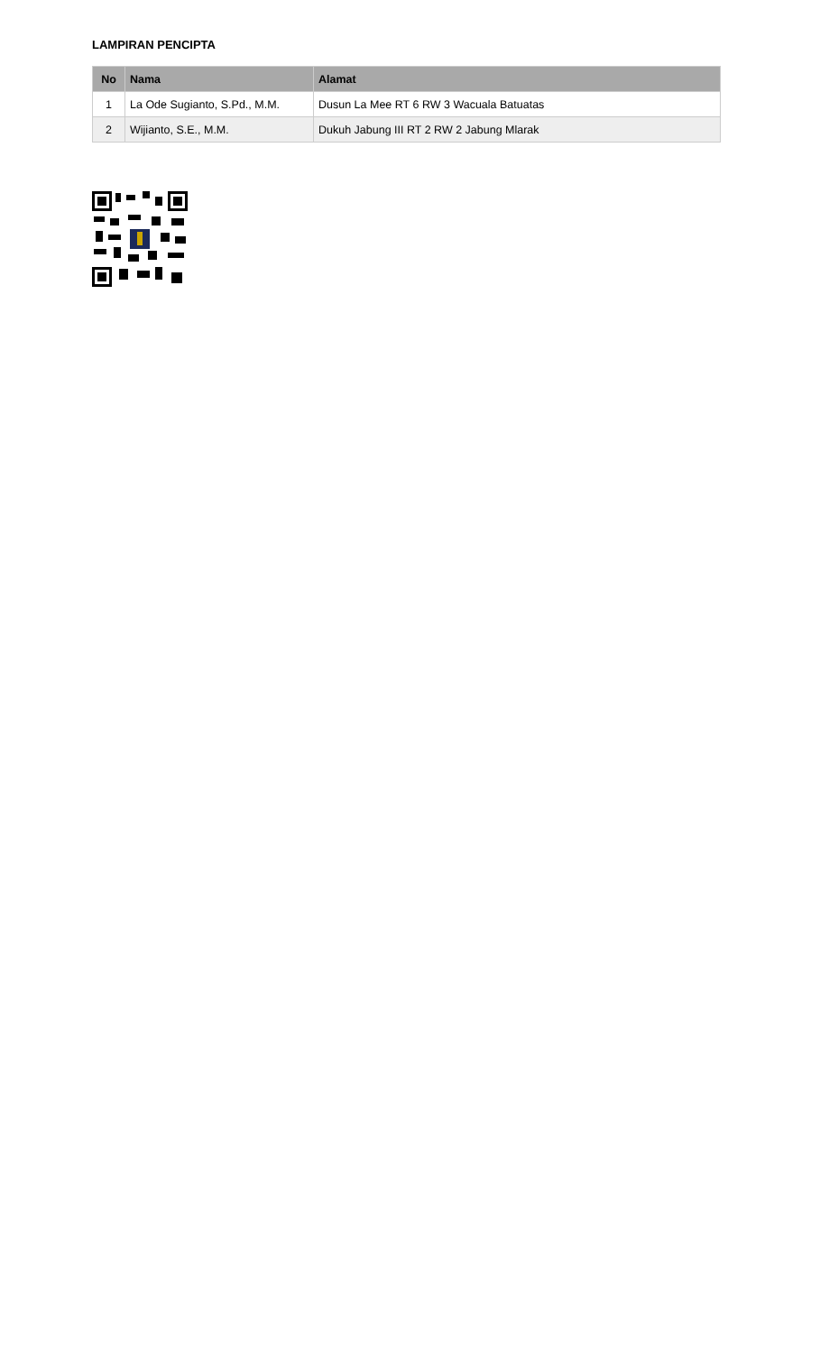LAMPIRAN PENCIPTA
| No | Nama | Alamat |
| --- | --- | --- |
| 1 | La Ode Sugianto, S.Pd., M.M. | Dusun La Mee RT 6 RW 3 Wacuala Batuatas |
| 2 | Wijianto, S.E., M.M. | Dukuh Jabung III RT 2 RW 2 Jabung Mlarak |